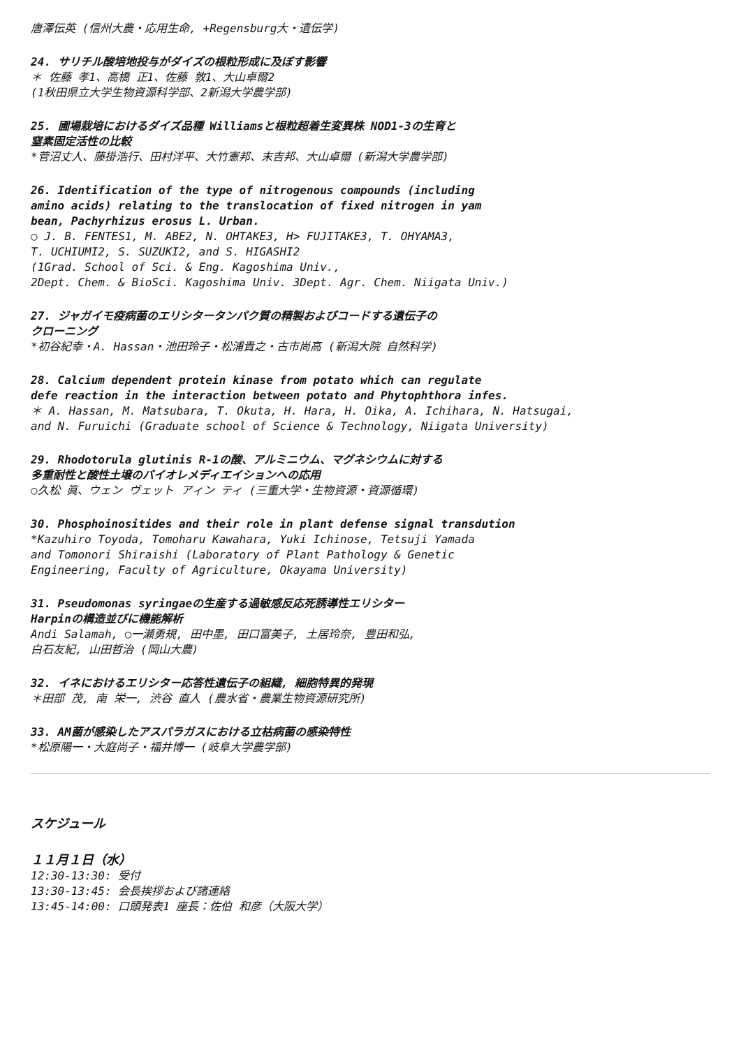唐澤伝英 (信州大農・応用生命, +Regensburg大・遺伝学)
24. サリチル酸培地投与がダイズの根粒形成に及ぼす影響
＊ 佐藤 孝1、高橋 正1、佐藤 敦1、大山卓爾2
(1秋田県立大学生物資源科学部、2新潟大学農学部)
25. 圃場栽培におけるダイズ品種 Williamsと根粒超着生変異株 NOD1-3の生育と
窒素固定活性の比較
*菅沼丈人、藤掛浩行、田村洋平、大竹憲邦、末吉邦、大山卓爾 (新潟大学農学部)
26. Identification of the type of nitrogenous compounds (including
amino acids) relating to the translocation of fixed nitrogen in yam
bean, Pachyrhizus erosus L. Urban.
○ J. B. FENTES1, M. ABE2, N. OHTAKE3, H> FUJITAKE3, T. OHYAMA3,
T. UCHIUMI2, S. SUZUKI2, and S. HIGASHI2
(1Grad. School of Sci. & Eng. Kagoshima Univ.,
2Dept. Chem. & BioSci. Kagoshima Univ. 3Dept. Agr. Chem. Niigata Univ.)
27. ジャガイモ疫病菌のエリシタータンパク質の精製およびコードする遺伝子の
クローニング
*初谷紀幸・A. Hassan・池田玲子・松浦貴之・古市尚高 (新潟大院 自然科学)
28. Calcium dependent protein kinase from potato which can regulate
defe reaction in the interaction between potato and Phytophthora infes.
＊ A. Hassan, M. Matsubara, T. Okuta, H. Hara, H. Oika, A. Ichihara, N. Hatsugai,
and N. Furuichi (Graduate school of Science & Technology, Niigata University)
29. Rhodotorula glutinis R-1の酸、アルミニウム、マグネシウムに対する
多重耐性と酸性土壌のバイオレメディエイションへの応用
○久松 眞、ウェン ヴェット アィン ティ (三重大学・生物資源・資源循環)
30. Phosphoinositides and their role in plant defense signal transdution
*Kazuhiro Toyoda, Tomoharu Kawahara, Yuki Ichinose, Tetsuji Yamada
and Tomonori Shiraishi (Laboratory of Plant Pathology & Genetic
Engineering, Faculty of Agriculture, Okayama University)
31. Pseudomonas syringaeの生産する過敏感反応死誘導性エリシター
Harpinの構造並びに機能解析
Andi Salamah, ○一瀬勇規, 田中墨, 田口富美子, 土居玲奈, 豊田和弘,
白石友紀, 山田哲治 (岡山大農)
32. イネにおけるエリシター応答性遺伝子の組織, 細胞特異的発現
＊田部 茂, 南 栄一, 渋谷 直人 (農水省・農業生物資源研究所)
33. AM菌が感染したアスパラガスにおける立枯病菌の感染特性
*松原陽一・大庭尚子・福井博一 (岐阜大学農学部)
スケジュール
１１月１日（水）
12:30-13:30: 受付
13:30-13:45: 会長挨拶および諸連絡
13:45-14:00: 口頭発表1 座長：佐伯 和彦（大阪大学）